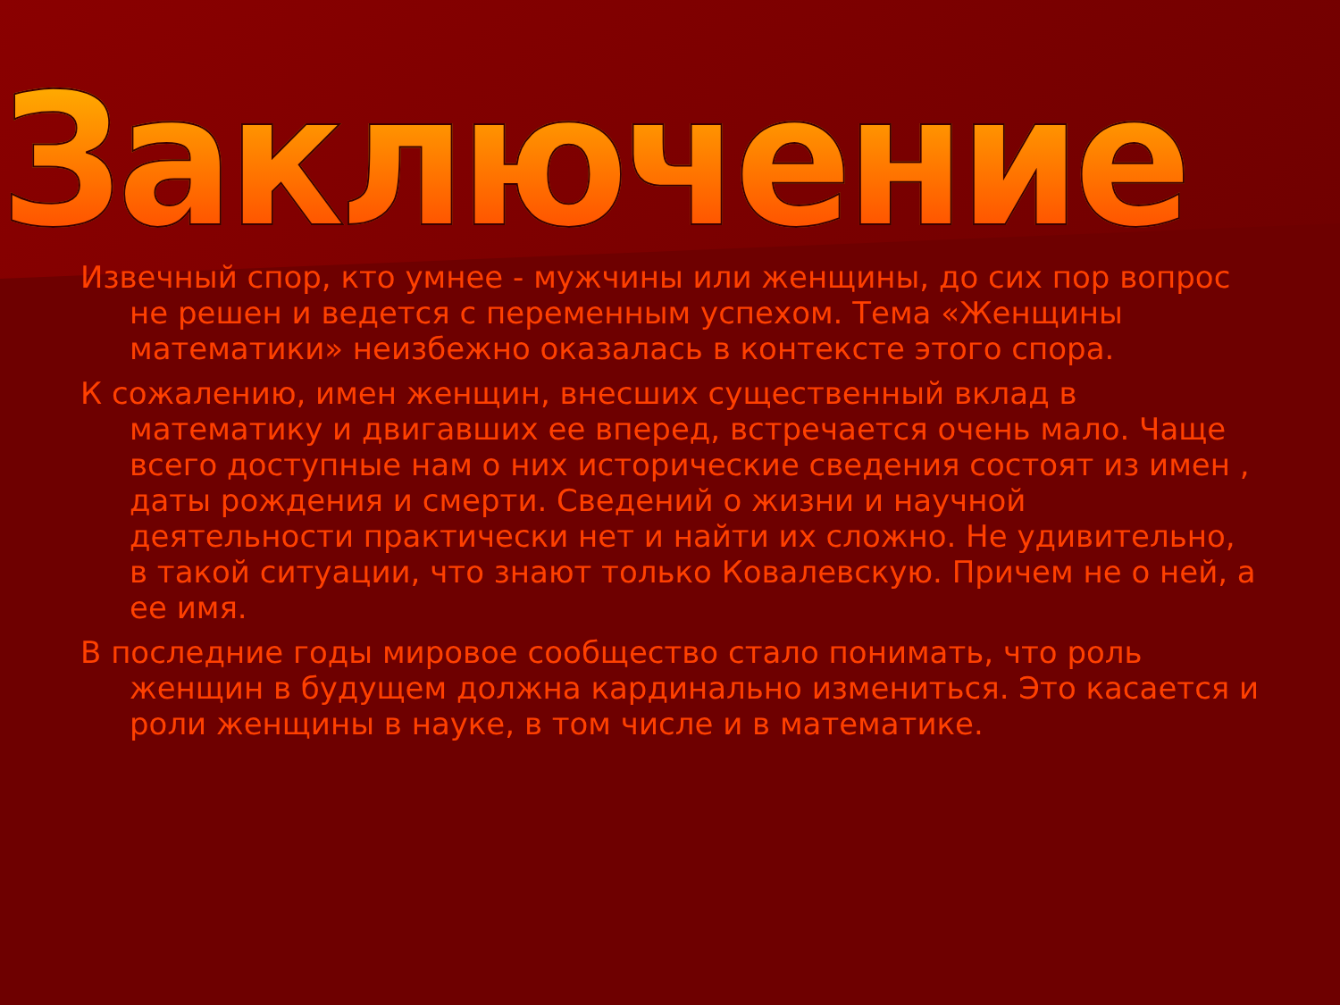Заключение
Извечный спор, кто умнее - мужчины или женщины, до сих пор вопрос не решен и ведется с переменным успехом. Тема «Женщины математики» неизбежно оказалась в контексте этого спора.
К сожалению, имен женщин, внесших существенный вклад в математику и двигавших ее вперед, встречается очень мало. Чаще всего доступные нам о них исторические сведения состоят из имен , даты рождения и смерти. Сведений о жизни и научной деятельности практически нет и найти их сложно. Не удивительно, в такой ситуации, что знают только Ковалевскую. Причем не о ней, а ее имя.
В последние годы мировое сообщество стало понимать, что роль женщин в будущем должна кардинально измениться. Это касается и роли женщины в науке, в том числе и в математике.